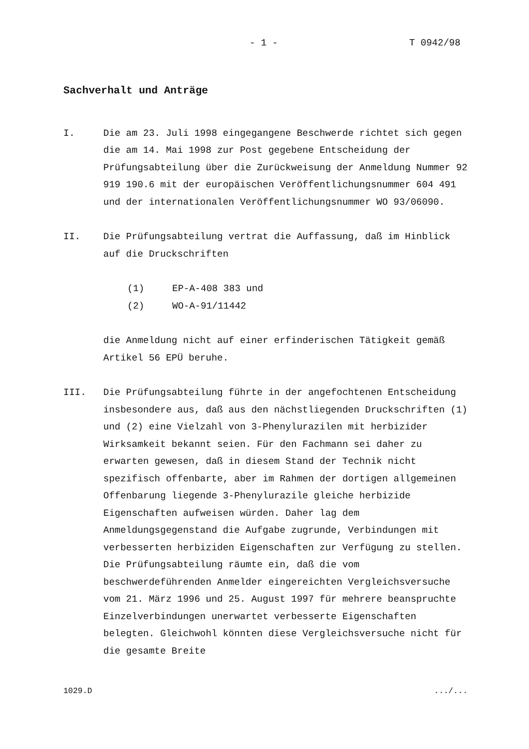- 1 - T 0942/98
Sachverhalt und Anträge
I. Die am 23. Juli 1998 eingegangene Beschwerde richtet sich gegen die am 14. Mai 1998 zur Post gegebene Entscheidung der Prüfungsabteilung über die Zurückweisung der Anmeldung Nummer 92 919 190.6 mit der europäischen Veröffentlichungsnummer 604 491 und der internationalen Veröffentlichungsnummer WO 93/06090.
II. Die Prüfungsabteilung vertrat die Auffassung, daß im Hinblick auf die Druckschriften
(1) EP-A-408 383 und
(2) WO-A-91/11442
die Anmeldung nicht auf einer erfinderischen Tätigkeit gemäß Artikel 56 EPÜ beruhe.
III. Die Prüfungsabteilung führte in der angefochtenen Entscheidung insbesondere aus, daß aus den nächstliegenden Druckschriften (1) und (2) eine Vielzahl von 3-Phenylurazilen mit herbizider Wirksamkeit bekannt seien. Für den Fachmann sei daher zu erwarten gewesen, daß in diesem Stand der Technik nicht spezifisch offenbarte, aber im Rahmen der dortigen allgemeinen Offenbarung liegende 3-Phenylurazile gleiche herbizide Eigenschaften aufweisen würden. Daher lag dem Anmeldungsgegenstand die Aufgabe zugrunde, Verbindungen mit verbesserten herbiziden Eigenschaften zur Verfügung zu stellen. Die Prüfungsabteilung räumte ein, daß die vom beschwerdeführenden Anmelder eingereichten Vergleichsversuche vom 21. März 1996 und 25. August 1997 für mehrere beanspruchte Einzelverbindungen unerwartet verbesserte Eigenschaften belegten. Gleichwohl könnten diese Vergleichsversuche nicht für die gesamte Breite
1029.D .../...